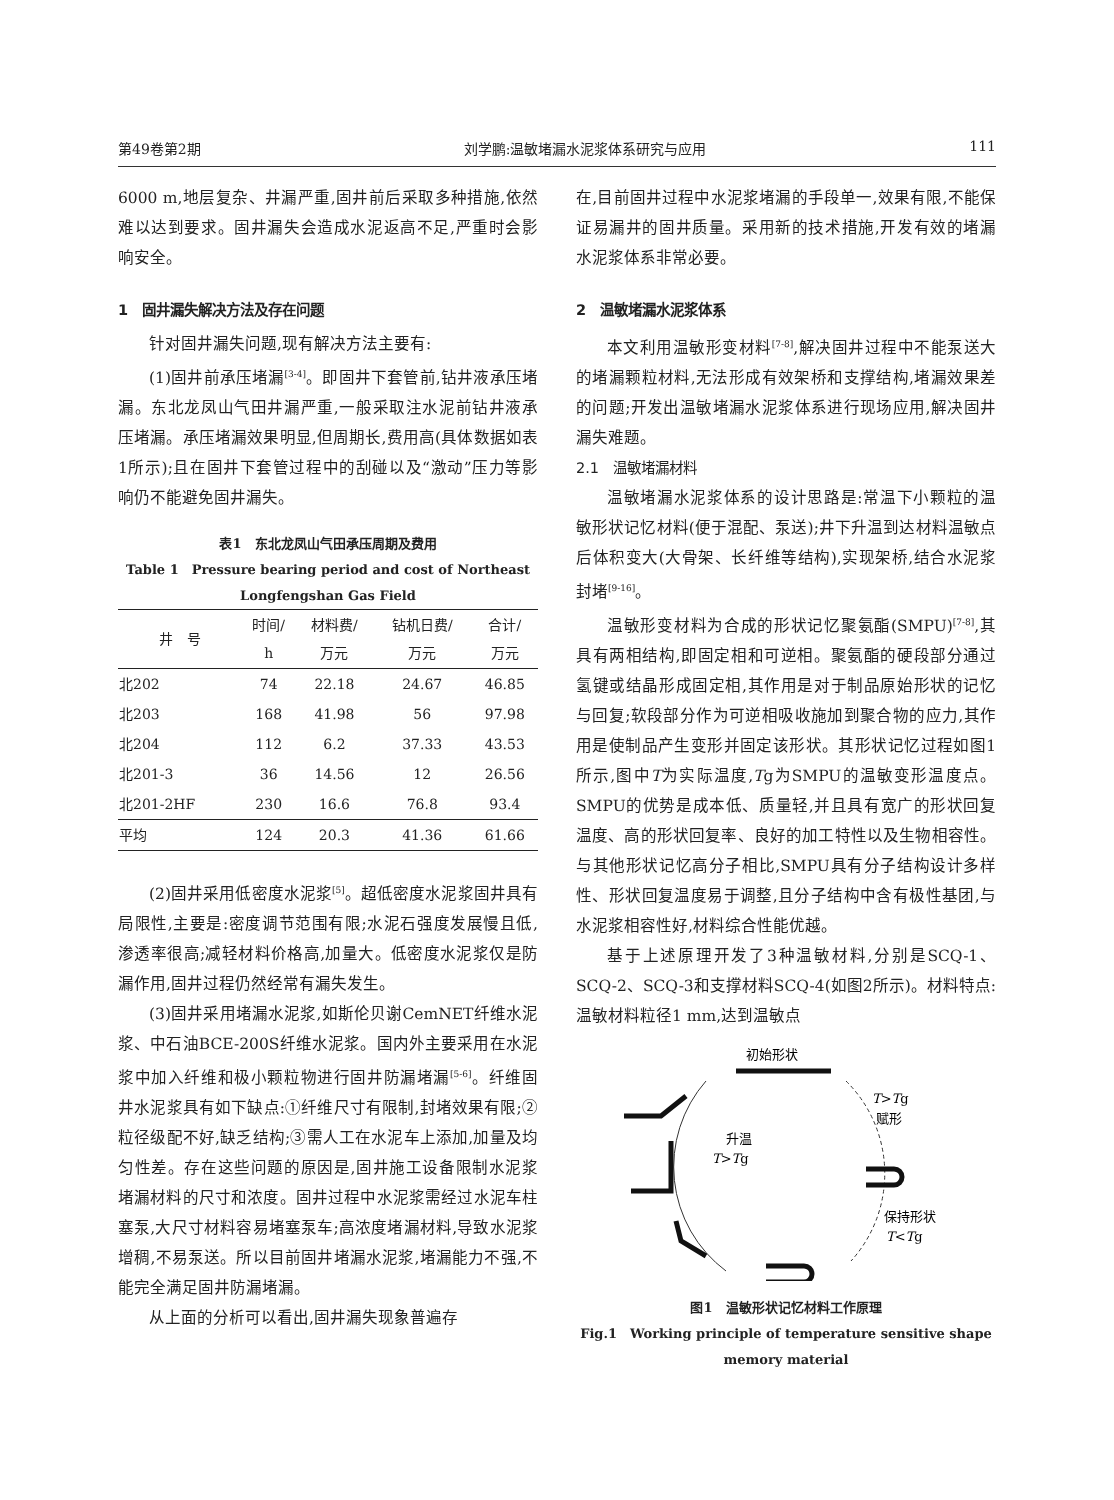第49卷第2期 刘学鹏:温敏堵漏水泥浆体系研究与应用 111
6000 m,地层复杂、井漏严重,固井前后采取多种措施,依然难以达到要求。固井漏失会造成水泥返高不足,严重时会影响安全。
1　固井漏失解决方法及存在问题
针对固井漏失问题,现有解决方法主要有:
(1)固井前承压堵漏<sup>[3-4]</sup>。即固井下套管前,钻井液承压堵漏。东北龙凤山气田井漏严重,一般采取注水泥前钻井液承压堵漏。承压堵漏效果明显,但周期长,费用高(具体数据如表1所示);且在固井下套管过程中的刮碰以及“激动”压力等影响仍不能避免固井漏失。
表1　东北龙凤山气田承压周期及费用
Table 1　Pressure bearing period and cost of Northeast Longfengshan Gas Field
| 井 号 | 时间/ h | 材料费/ 万元 | 钻机日费/ 万元 | 合计/ 万元 |
| --- | --- | --- | --- | --- |
| 北202 | 74 | 22.18 | 24.67 | 46.85 |
| 北203 | 168 | 41.98 | 56 | 97.98 |
| 北204 | 112 | 6.2 | 37.33 | 43.53 |
| 北201-3 | 36 | 14.56 | 12 | 26.56 |
| 北201-2HF | 230 | 16.6 | 76.8 | 93.4 |
| 平均 | 124 | 20.3 | 41.36 | 61.66 |
(2)固井采用低密度水泥浆<sup>[5]</sup>。超低密度水泥浆固井具有局限性,主要是:密度调节范围有限;水泥石强度发展慢且低,渗透率很高;减轻材料价格高,加量大。低密度水泥浆仅是防漏作用,固井过程仍然经常有漏失发生。
(3)固井采用堵漏水泥浆,如斯伦贝谢CemNET纤维水泥浆、中石油BCE-200S纤维水泥浆。国内外主要采用在水泥浆中加入纤维和极小颗粒物进行固井防漏堵漏<sup>[5-6]</sup>。纤维固井水泥浆具有如下缺点:①纤维尺寸有限制,封堵效果有限;②粒径级配不好,缺乏结构;③需人工在水泥车上添加,加量及均匀性差。存在这些问题的原因是,固井施工设备限制水泥浆堵漏材料的尺寸和浓度。固井过程中水泥浆需经过水泥车柱塞泵,大尺寸材料容易堵塞泵车;高浓度堵漏材料,导致水泥浆增稠,不易泵送。所以目前固井堵漏水泥浆,堵漏能力不强,不能完全满足固井防漏堵漏。
从上面的分析可以看出,固井漏失现象普遍存
在,目前固井过程中水泥浆堵漏的手段单一,效果有限,不能保证易漏井的固井质量。采用新的技术措施,开发有效的堵漏水泥浆体系非常必要。
2　温敏堵漏水泥浆体系
本文利用温敏形变材料<sup>[7-8]</sup>,解决固井过程中不能泵送大的堵漏颗粒材料,无法形成有效架桥和支撑结构,堵漏效果差的问题;开发出温敏堵漏水泥浆体系进行现场应用,解决固井漏失难题。
2.1　温敏堵漏材料
温敏堵漏水泥浆体系的设计思路是:常温下小颗粒的温敏形状记忆材料(便于混配、泵送);井下升温到达材料温敏点后体积变大(大骨架、长纤维等结构),实现架桥,结合水泥浆封堵<sup>[9-16]</sup>。
温敏形变材料为合成的形状记忆聚氨酯(SMPU)<sup>[7-8]</sup>,其具有两相结构,即固定相和可逆相。聚氨酯的硬段部分通过氢键或结晶形成固定相,其作用是对于制品原始形状的记忆与回复;软段部分作为可逆相吸收施加到聚合物的应力,其作用是使制品产生变形并固定该形状。其形状记忆过程如图1所示,图中T为实际温度,Tg为SMPU的温敏变形温度点。SMPU的优势是成本低、质量轻,并且具有宽广的形状回复温度、高的形状回复率、良好的加工特性以及生物相容性。与其他形状记忆高分子相比,SMPU具有分子结构设计多样性、形状回复温度易于调整,且分子结构中含有极性基团,与水泥浆相容性好,材料综合性能优越。
基于上述原理开发了3种温敏材料,分别是SCQ-1、SCQ-2、SCQ-3和支撑材料SCQ-4(如图2所示)。材料特点:温敏材料粒径1 mm,达到温敏点
初始形状
T>Tg
赋形
升温
T>Tg
保持形状
T<Tg
图1　温敏形状记忆材料工作原理
Fig.1　Working principle of temperature sensitive shape memory material